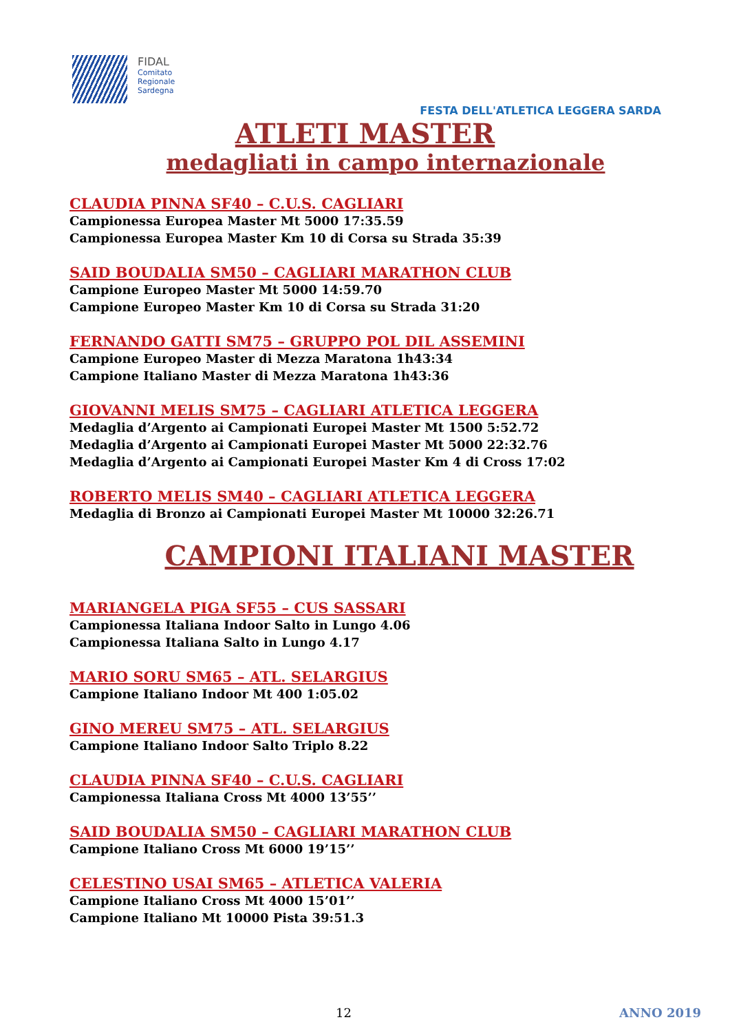FIDAL
Comitato
Regionale
Sardegna
FESTA DELL'ATLETICA LEGGERA SARDA
ATLETI MASTER
medagliati in campo internazionale
CLAUDIA PINNA SF40 – C.U.S. CAGLIARI
Campionessa Europea Master Mt 5000 17:35.59
Campionessa Europea Master Km 10 di Corsa su Strada 35:39
SAID BOUDALIA SM50 – CAGLIARI MARATHON CLUB
Campione Europeo Master Mt 5000 14:59.70
Campione Europeo Master Km 10 di Corsa su Strada 31:20
FERNANDO GATTI SM75 – GRUPPO POL DIL ASSEMINI
Campione Europeo Master di Mezza Maratona 1h43:34
Campione Italiano Master di Mezza Maratona 1h43:36
GIOVANNI MELIS SM75 – CAGLIARI ATLETICA LEGGERA
Medaglia d’Argento ai Campionati Europei Master Mt 1500 5:52.72
Medaglia d’Argento ai Campionati Europei Master Mt 5000 22:32.76
Medaglia d’Argento ai Campionati Europei Master Km 4 di Cross 17:02
ROBERTO MELIS SM40 – CAGLIARI ATLETICA LEGGERA
Medaglia di Bronzo ai Campionati Europei Master Mt 10000 32:26.71
CAMPIONI ITALIANI MASTER
MARIANGELA PIGA SF55 – CUS SASSARI
Campionessa Italiana Indoor Salto in Lungo 4.06
Campionessa Italiana Salto in Lungo 4.17
MARIO SORU SM65 – ATL. SELARGIUS
Campione Italiano Indoor Mt 400 1:05.02
GINO MEREU SM75 – ATL. SELARGIUS
Campione Italiano Indoor Salto Triplo 8.22
CLAUDIA PINNA SF40 – C.U.S. CAGLIARI
Campionessa Italiana Cross Mt 4000 13’55’’
SAID BOUDALIA SM50 – CAGLIARI MARATHON CLUB
Campione Italiano Cross Mt 6000 19’15’’
CELESTINO USAI SM65 – ATLETICA VALERIA
Campione Italiano Cross Mt 4000 15’01’’
Campione Italiano Mt 10000 Pista 39:51.3
12 ANNO 2019